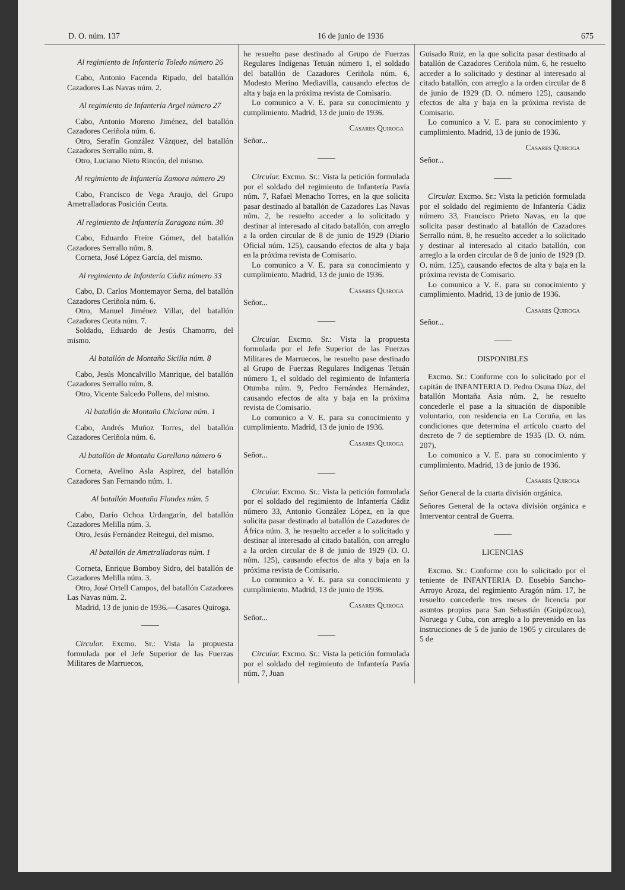D. O. núm. 137 16 de junio de 1936 675
Al regimiento de Infantería Toledo número 26
Cabo, Antonio Facenda Ripado, del batallón Cazadores Las Navas núm. 2.
Al regimiento de Infantería Argel número 27
Cabo, Antonio Moreno Jiménez, del batallón Cazadores Ceriñola núm. 6.
Otro, Serafín González Vázquez, del batallón Cazadores Serrallo núm. 8.
Otro, Luciano Nieto Rincón, del mismo.
Al regimiento de Infantería Zamora número 29
Cabo, Francisco de Vega Araujo, del Grupo Ametralladoras Posición Ceuta.
Al regimiento de Infantería Zaragoza núm. 30
Cabo, Eduardo Freire Gómez, del batallón Cazadores Serrallo núm. 8.
Corneta, José López García, del mismo.
Al regimiento de Infantería Cádiz número 33
Cabo, D. Carlos Montemayor Serna, del batallón Cazadores Ceriñola núm. 6.
Otro, Manuel Jiménez Villar, del batallón Cazadores Ceuta núm. 7.
Soldado, Eduardo de Jesús Chamorro, del mismo.
Al batallón de Montaña Sicilia núm. 8
Cabo, Jesús Moncalvillo Manrique, del batallón Cazadores Serrallo núm. 8.
Otro, Vicente Salcedo Pollens, del mismo.
Al batallón de Montaña Chiclana núm. 1
Cabo, Andrés Muñoz Torres, del batallón Cazadores Ceriñola núm. 6.
Al batallón de Montaña Garellano número 6
Corneta, Avelino Asla Aspirez, del batallón Cazadores San Fernando núm. 1.
Al batallón Montaña Flandes núm. 5
Cabo, Darío Ochoa Urdangarín, del batallón Cazadores Melilla núm. 3.
Otro, Jesús Fernández Reitegui, del mismo.
Al batallón de Ametralladoras núm. 1
Corneta, Enrique Bomboy Sidro, del batallón de Cazadores Melilla núm. 3.
Otro, José Ortell Campos, del batallón Cazadores Las Navas núm. 2.
Madrid, 13 de junio de 1936.—Casares Quiroga.
Circular. Excmo. Sr.: Vista la propuesta formulada por el Jefe Superior de las Fuerzas Militares de Marruecos,
he resuelto pase destinado al Grupo de Fuerzas Regulares Indígenas Tetuán número 1, el soldado del batallón de Cazadores Ceriñola núm. 6, Modesto Merino Mediavilla, causando efectos de alta y baja en la próxima revista de Comisario.
Lo comunico a V. E. para su conocimiento y cumplimiento. Madrid, 13 de junio de 1936.
Casares Quiroga
Señor...
Circular. Excmo. Sr.: Vista la petición formulada por el soldado del regimiento de Infantería Pavía núm. 7, Rafael Menacho Torres, en la que solicita pasar destinado al batallón de Cazadores Las Navas núm. 2, he resuelto acceder a lo solicitado y destinar al interesado al citado batallón, con arreglo a la orden circular de 8 de junio de 1929 (Diario Oficial núm. 125), causando efectos de alta y baja en la próxima revista de Comisario.
Lo comunico a V. E. para su conocimiento y cumplimiento. Madrid, 13 de junio de 1936.
Casares Quiroga
Señor...
Circular. Excmo. Sr.: Vista la propuesta formulada por el Jefe Superior de las Fuerzas Militares de Marruecos, he resuelto pase destinado al Grupo de Fuerzas Regulares Indígenas Tetuán número 1, el soldado del regimiento de Infantería Otumba núm. 9, Pedro Fernández Hernández, causando efectos de alta y baja en la próxima revista de Comisario.
Lo comunico a V. E. para su conocimiento y cumplimiento. Madrid, 13 de junio de 1936.
Casares Quiroga
Señor...
Circular. Excmo. Sr.: Vista la petición formulada por el soldado del regimiento de Infantería Cádiz número 33, Antonio González López, en la que solicita pasar destinado al batallón de Cazadores de África núm. 3, he resuelto acceder a lo solicitado y destinar al interesado al citado batallón, con arreglo a la orden circular de 8 de junio de 1929 (D. O. núm. 125), causando efectos de alta y baja en la próxima revista de Comisario.
Lo comunico a V. E. para su conocimiento y cumplimiento. Madrid, 13 de junio de 1936.
Casares Quiroga
Señor...
Circular. Excmo. Sr.: Vista la petición formulada por el soldado del regimiento de Infantería Pavía núm. 7, Juan
Guisado Ruiz, en la que solicita pasar destinado al batallón de Cazadores Ceriñola núm. 6, he resuelto acceder a lo solicitado y destinar al interesado al citado batallón, con arreglo a la orden circular de 8 de junio de 1929 (D. O. número 125), causando efectos de alta y baja en la próxima revista de Comisario.
Lo comunico a V. E. para su conocimiento y cumplimiento. Madrid, 13 de junio de 1936.
Casares Quiroga
Señor...
Circular. Excmo. Sr.: Vista la petición formulada por el soldado del regimiento de Infantería Cádiz número 33, Francisco Prieto Navas, en la que solicita pasar destinado al batallón de Cazadores Serrallo núm. 8, he resuelto acceder a lo solicitado y destinar al interesado al citado batallón, con arreglo a la orden circular de 8 de junio de 1929 (D. O. núm. 125), causando efectos de alta y baja en la próxima revista de Comisario.
Lo comunico a V. E. para su conocimiento y cumplimiento. Madrid, 13 de junio de 1936.
Casares Quiroga
Señor...
DISPONIBLES
Excmo. Sr.: Conforme con lo solicitado por el capitán de INFANTERIA D. Pedro Osuna Díaz, del batallón Montaña Asia núm. 2, he resuelto concederle el pase a la situación de disponible voluntario, con residencia en La Coruña, en las condiciones que determina el artículo cuarto del decreto de 7 de septiembre de 1935 (D. O. núm. 207).
Lo comunico a V. E. para su conocimiento y cumplimiento. Madrid, 13 de junio de 1936.
Casares Quiroga
Señor General de la cuarta división orgánica.
Señores General de la octava división orgánica e Interventor central de Guerra.
LICENCIAS
Excmo. Sr.: Conforme con lo solicitado por el teniente de INFANTERIA D. Eusebio Sancho-Arroyo Aroza, del regimiento Aragón núm. 17, he resuelto concederle tres meses de licencia por asuntos propios para San Sebastián (Guipúzcoa), Noruega y Cuba, con arreglo a lo prevenido en las instrucciones de 5 de junio de 1905 y circulares de 5 de